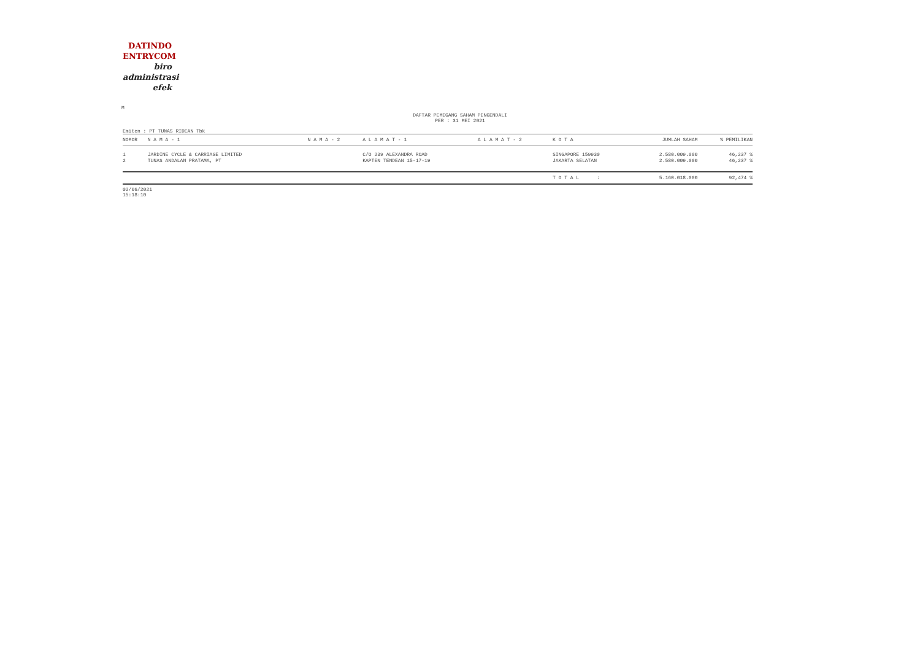DATINDO
ENTRYCOM
biro
administrasi
efek
M
DAFTAR PEMEGANG SAHAM PENGENDALI
PER : 31 MEI 2021
Emiten : PT TUNAS RIDEAN Tbk
| NOMOR | N A M A - 1 | N A M A - 2 | A L A M A T - 1 | A L A M A T - 2 | K O T A | JUMLAH SAHAM | % PEMILIKAN |
| --- | --- | --- | --- | --- | --- | --- | --- |
| 1 | JARDINE CYCLE & CARRIAGE LIMITED | | C/O 239 ALEXANDRA ROAD | | SINGAPORE 159930 | 2.580.009.000 | 46,237 % |
| 2 | TUNAS ANDALAN PRATAMA, PT | | KAPTEN TENDEAN 15-17-19 | | JAKARTA SELATAN | 2.580.009.000 | 46,237 % |
| | | | | | T O T A L : | 5.160.018.000 | 92,474 % |
02/06/2021
15:18:10